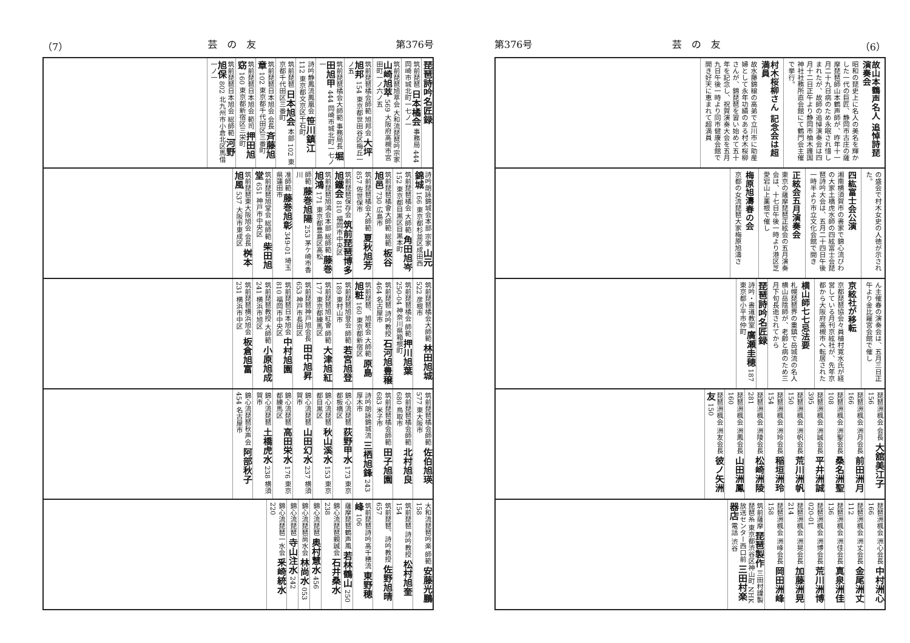（7） 芸　の　友 第376号
琵琶詩吟名匠録
筑前琵琶 日本橘会 事務局 444 岡崎市城北町一七ノ一
筑前琵琶旭萃会 大和流琵琶吟宗家 山崎旭萃 569 大阪府高槻市宮田町一ノ六ノ五
筑前琵琶橘会師範 旭邦会 大坪旭邦 154 東京都世田谷区梅丘一ノ五
筑前琵琶橘会大師範 事務局長 堀田旭甲 444 岡崎市城北町一七ノ一
詩吟静鳳流鳳凰会 笹川鎮江 112 東京都文京区千石町
筑前琵琶 日本旭会 本部 102 東京都千代田区三番町
筑前琵琶日本旭会 会長 斉藤旭章 102 東京都千代田区三番町
筑前琵琶日本旭会 範司 押田旭窈 160 東京都新宿区三栄町
筑前琵琶日本旭会 総師範 河野旭保 802 北九州市小倉北区馬借一ノ一
詩吟朗詠錦城会本部 宗家 山元錦城 166 東京都杉並区成田西
筑前琵琶橘会 大師範 角田旭岑 152 東京都目黒区目黒本町
筑前琵琶橘會大師範 総範 板谷旭邑 730 広島市
筑前琵琶橘会大師範 夏秋旭芳 857 佐世保市
筑前琵琶保存会 筑前琵琶博多旭鐵会 810 福岡市中央区
筑前琵琶旭鴻会本部 総師範 藤巻旭鴻 171 東京都豊島区高松
師範 藤巻旭陽 253 茅ケ崎市香川
准師範 藤巻旭彰 349-01 埼玉県蓮田市
筑前琵琶旭堂会 総師範 柴田旭堂 651 神戸市中央区
筑前琵琶東大阪旭会 会長 桝本旭風 537 大阪市東成区
筑前琵琶橘会大師範 林田旭城 522 彦根市
筑前琵琶橘会 師範 押川旭葉 250-04 神奈川県箱根町
筑前琵琶 詩吟教授 石河旭豊穣 464 名古屋市
筑前琵琶、旭粧会 大師範 原島旭粧 160 東京都新宿区
筑前琵琶旭登会 師範 若宮旭登 189 東村山市
筑前琵琶旭紅會 師範 大津旭紅 177 東京都練馬区
筑前琵琶神戸旭会長 田中旭昇 653 神戸市長田区
筑前琵琶日本旭会 中村旭園 810 福岡市中央区
筑前琵琶教授 大師範 小原旭成 241 横浜市旭区
筑前琵琶横浜旭会 板倉旭富 231 横浜市中区
筑前琵琶橘会師範 佐伯旭瑛 577 東大阪市
筑前琵琶橘会師範 北村旭良 680 鳥取市
筑前琵琶橘会師範 田子旭園 683 米子市
詩吟朗詠錦城流 三栖旭鋒 243 厚木市
錦心流琵琶 荻野甲水 173 東京都板橋区
錦心流琵琶 秋山溪水 153 東京都目黒区
錦心流琵琶 山田幻水 237 横須賀市
錦心流琵琶 高田栄水 176 東京都練馬区
錦心流琵琶 土橋虎水 238 横須賀市
錦心流琵琶秋声会 阿部秋子 454 名古屋市
大和流琵琶吟楽 師範 安藤光鵬 158
筑前琵琶 詩吟教授 松村旭奎 154
筑前琵琶、詩吟教授 佐野旭晴 657
筑前琵琶詩吟高千穂流 東野穂峰 106
薩摩琵琶鶴声風 若林鶴山 250
錦心流琵琶親誠会 石井桑水 238
錦心流琵琶 奥村慧水 456
錦心流琵琶尚水会 林尚水 053
錦心流琵琶 寺山注水 242
錦心流琵琶一水会 釆崎統水 220
第376号 芸　の　友 （6）
故山本鶴声名人 追悼詩琵演奏会
昭和の琵史上に名人の美名を輝かした一代の巨匠、静岡市古庄の薩摩琵琶師山本鶴声師が、昨年十一月二十九日病のため永眠され惜しまれたが、故師の追悼演奏会は四月十二日正午より静岡市柚木護国神社社務所直会館にて鶴門会主催で挙行。
村木桜柳さん 記念会は超満員
故水藤錦穣の高弟で立川市に助産婦として永年功績のある村木桜柳さんが、錦琵琶を習い始めて五十年を記念し、祝賀演奏大会を五月九日午後一時より同市健康会館で開き好天に恵まれて超満員
の盛会で村木女史の人徳が示された。
四紘富士会公演
湘南横須賀市の書家で錦心流びわの大家土橋虎水師の四絃富士会琵琶詩吟大会は、五月二十四日午後一時半より市立文化会館で開き
正絃会五月演奏会
東京の薩摩琵琶正絃会の五月演奏会は、十七日午後一時より港区芝愛宕山上薬根で催し
梅原旭濤春の会
京都の女流琵琶大家梅原旭濤さ
ん主催春の演奏会は、五月三日正午より金比羅宮会館で催し
京絃社が移転
京都琵琶協会々員植村寛水氏が経営している月刊京絃社が、先年京都から大阪府高槻市へ転居された
横山師七七忌法要
札幌琵琶界の重鎮で岳城流の名人横山岳陰師が、老齢と病のため三月下旬長逝されてから
琵琶詩吟名匠録
詩吟・書道教室 廣瀬圭穂 187 東京都小平市仲町
琵琶洲楓会 会長 大舘美江子 156
琵琶洲楓会 洲月会長 前田洲月 166
琵琶洲楓会 洲聖会長 桑名洲聖 108
琵琶洲楓会 洲誠会長 平井洲誠 395
琵琶洲楓会 洲帆会長 荒川洲帆 150
琵琶洲楓会 洲玲会長 稲垣洲玲 154
琵琶洲楓会 洲陵会長 松崎洲陵 281
琵琶洲楓会 洲鳳会長 山田洲鳳 160
琵琶洲楓会 洲友会長 彼ノ矢洲友 150
琵琶洲楓会 洲心会長 中村洲心 166
琵琶洲楓会 洲丈会長 金尾洲丈 112
琵琶洲楓会 洲佳会長 真泉洲佳 136
琵琶洲楓会 洲博会長 荒川洲博 020-01
琵琶洲楓会 洲晃会長 加藤洲晃 214
琵琶洲楓会 洲峰会長 岡田洲峰 158
筑前薩摩 琵琶製作 三田村謹製 琵琶糸 東京都渋谷区神山町 NHK放送センター西口前 三田村楽器店 電話 渋谷